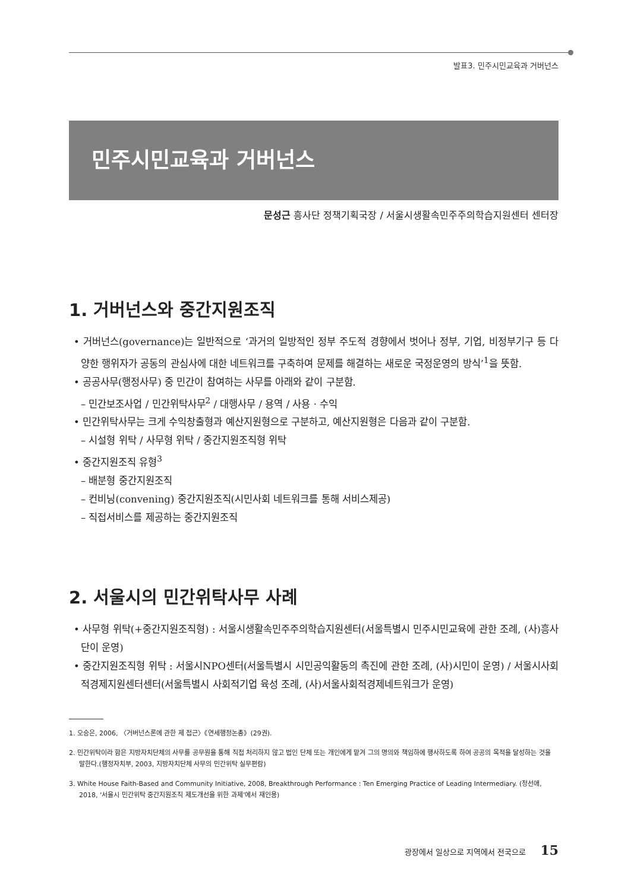발표3. 민주시민교육과 거버넌스
민주시민교육과 거버넌스
문성근 흥사단 정책기획국장 / 서울시생활속민주주의학습지원센터 센터장
1. 거버넌스와 중간지원조직
• 거버넌스(governance)는 일반적으로 ‘과거의 일방적인 정부 주도적 경향에서 벗어나 정부, 기업, 비정부기구 등 다양한 행위자가 공동의 관심사에 대한 네트워크를 구축하여 문제를 해결하는 새로운 국정운영의 방식’<sup>1</sup>을 뜻함.
• 공공사무(행정사무) 중 민간이 참여하는 사무를 아래와 같이 구분함.
– 민간보조사업 / 민간위탁사무<sup>2</sup> / 대행사무 / 용역 / 사용 · 수익
• 민간위탁사무는 크게 수익창출형과 예산지원형으로 구분하고, 예산지원형은 다음과 같이 구분함.
– 시설형 위탁 / 사무형 위탁 / 중간지원조직형 위탁
• 중간지원조직 유형<sup>3</sup>
– 배분형 중간지원조직
– 컨비닝(convening) 중간지원조직(시민사회 네트워크를 통해 서비스제공)
– 직접서비스를 제공하는 중간지원조직
2. 서울시의 민간위탁사무 사례
• 사무형 위탁(+중간지원조직형) : 서울시생활속민주주의학습지원센터(서울특별시 민주시민교육에 관한 조례, (사)흥사단이 운영)
• 중간지원조직형 위탁 : 서울시NPO센터(서울특별시 시민공익활동의 촉진에 관한 조례, (사)시민이 운영) / 서울시사회적경제지원센터센터(서울특별시 사회적기업 육성 조례, (사)서울사회적경제네트워크가 운영)
1. 오승은, 2006, 〈거버넌스론에 관한 제 접근〉《연세행정논총》(29권).
2. 민간위탁이라 함은 지방자치단체의 사무를 공무원을 통해 직접 처리하지 않고 법인 단체 또는 개인에게 맡겨 그의 명의와 책임하에 행사하도록 하여 공공의 목적을 달성하는 것을 말한다.(행정자치부, 2003, 지방자치단체 사무의 민간위탁 실무편람)
3. White House Faith-Based and Community Initiative, 2008, Breakthrough Performance : Ten Emerging Practice of Leading Intermediary. (정선애, 2018, ‘서울시 민간위탁 중간지원조직 제도개선을 위한 과제’에서 재인용)
광장에서 일상으로 지역에서 전국으로 15